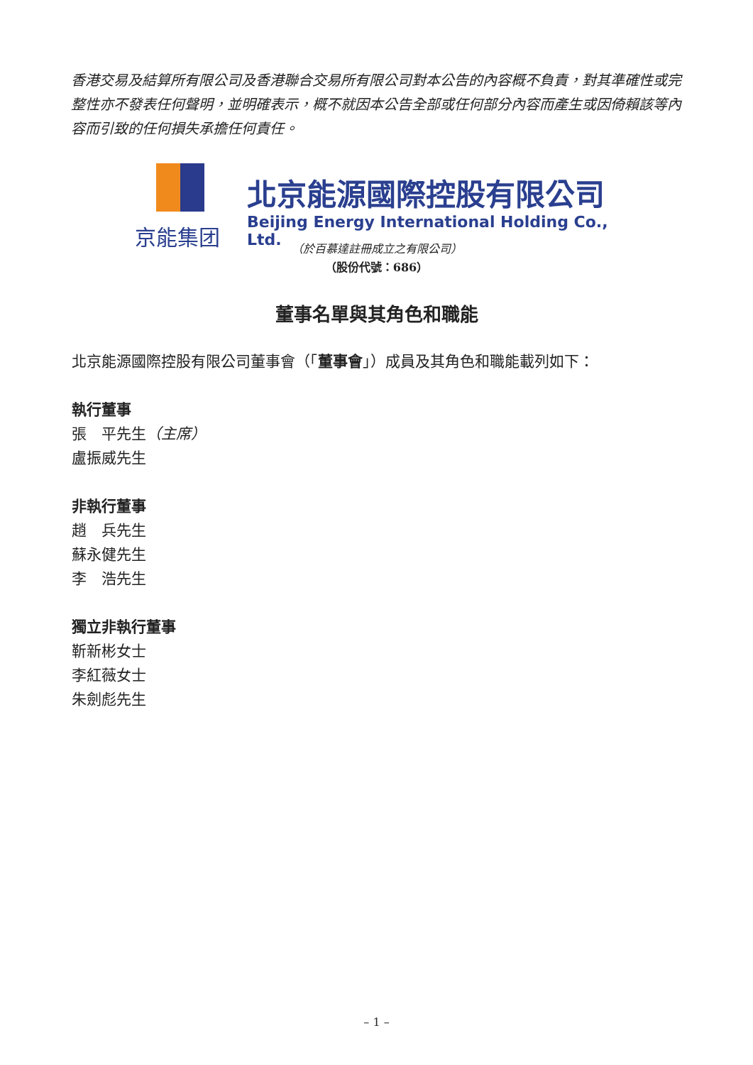香港交易及結算所有限公司及香港聯合交易所有限公司對本公告的內容概不負責，對其準確性或完整性亦不發表任何聲明，並明確表示，概不就因本公告全部或任何部分內容而產生或因倚賴該等內容而引致的任何損失承擔任何責任。
京能集团
北京能源國際控股有限公司
Beijing Energy International Holding Co., Ltd.
（於百慕達註冊成立之有限公司）
（股份代號：686）
董事名單與其角色和職能
北京能源國際控股有限公司董事會（「董事會」）成員及其角色和職能載列如下：
執行董事
張　平先生（主席）
盧振威先生
非執行董事
趙　兵先生
蘇永健先生
李　浩先生
獨立非執行董事
靳新彬女士
李紅薇女士
朱劍彪先生
– 1 –